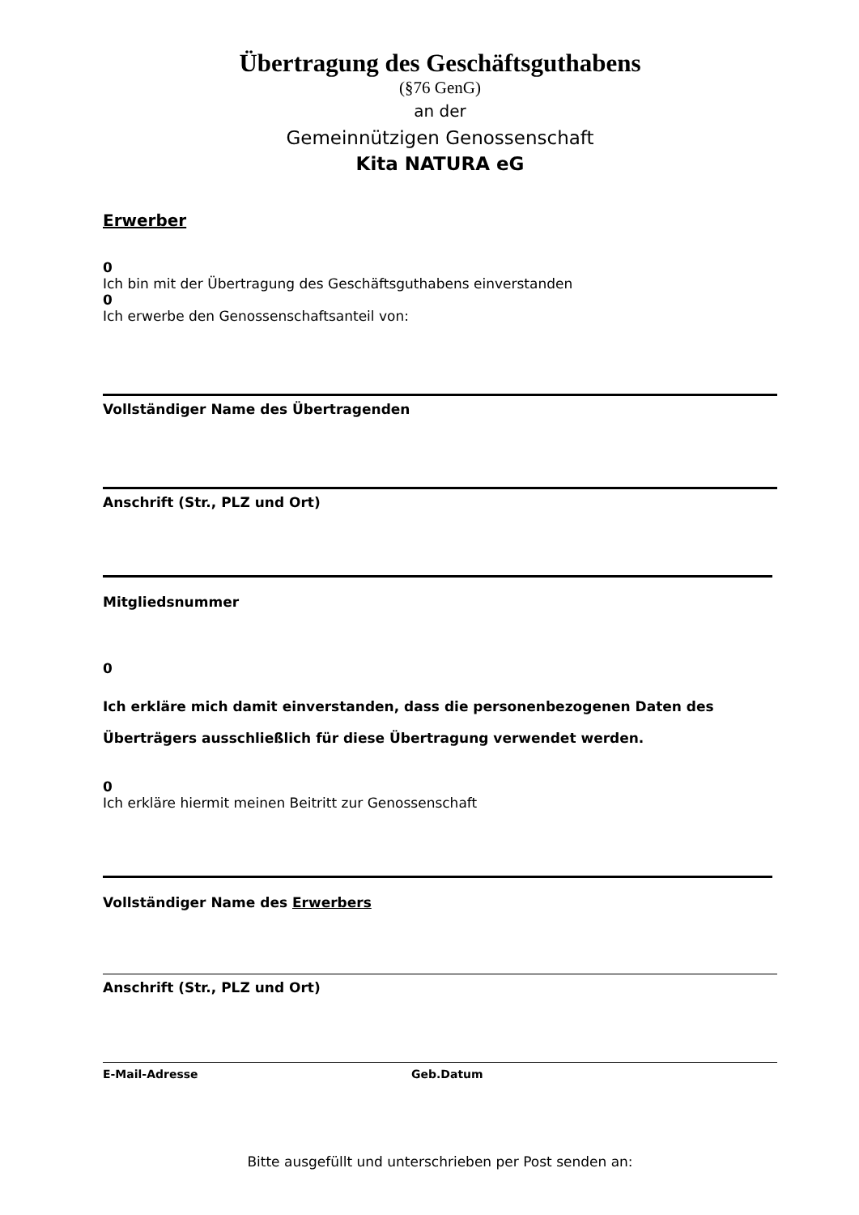Übertragung des Geschäftsguthabens
(§76 GenG)
an der
Gemeinnützigen Genossenschaft
Kita NATURA eG
Erwerber
0
Ich bin mit der Übertragung des Geschäftsguthabens einverstanden
0
Ich erwerbe den Genossenschaftsanteil von:
Vollständiger Name des Übertragenden
Anschrift (Str., PLZ und Ort)
Mitgliedsnummer
0
Ich erkläre mich damit einverstanden, dass die personenbezogenen Daten des Überträgers ausschließlich für diese Übertragung verwendet werden.
0
Ich erkläre hiermit meinen Beitritt zur Genossenschaft
Vollständiger Name des Erwerbers
Anschrift (Str., PLZ und Ort)
E-Mail-Adresse Geb.Datum
Bitte ausgefüllt und unterschrieben per Post senden an: